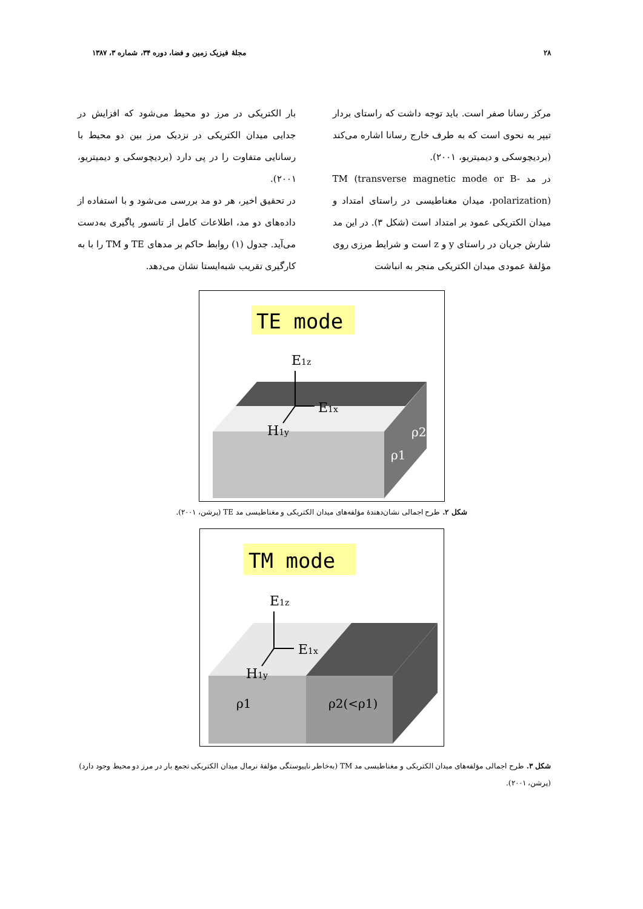۲۸ مجلهٔ فیزیک زمین و فضا، دوره ۳۴، شماره ۳، ۱۳۸۷
مرکز رسانا صفر است. باید توجه داشت که راستای بردار تیپر به نحوی است که به طرف خارج رسانا اشاره می‌کند (بردیچوسکی و دیمیتریو، ۲۰۰۱).
در مد TM (transverse magnetic mode or B-polarization)، میدان مغناطیسی در راستای امتداد و میدان الکتریکی عمود بر امتداد است (شکل ۳). در این مد شارش جریان در راستای y و z است و شرایط مرزی روی مؤلفهٔ عمودی میدان الکتریکی منجر به انباشت
بار الکتریکی در مرز دو محیط می‌شود که افزایش در جدایی میدان الکتریکی در نزدیک مرز بین دو محیط با رسانایی متفاوت را در پی دارد (بردیچوسکی و دیمیتریو، ۲۰۰۱).
در تحقیق اخیر، هر دو مد بررسی می‌شود و با استفاده از داده‌های دو مد، اطلاعات کامل از تانسور پاگیری به‌دست می‌آید. جدول (۱) روابط حاکم بر مدهای TE و TM را با به کارگیری تقریب شبه‌ایستا نشان می‌دهد.
TE mode
E1z
E1x
H1y
ρ2
ρ1
شکل ۲. طرح اجمالی نشان‌دهندهٔ مؤلفه‌های میدان الکتریکی و مغناطیسی مد TE (پرشن، ۲۰۰۱).
TM mode
E1z
E1x
H1y
ρ1
ρ2(<ρ1)
شکل ۳. طرح اجمالی مؤلفه‌های میدان الکتریکی و مغناطیسی مد TM (به‌خاطر ناپیوستگی مؤلفهٔ نرمال میدان الکتریکی تجمع بار در مرز دو محیط وجود دارد) (پرشن، ۲۰۰۱).